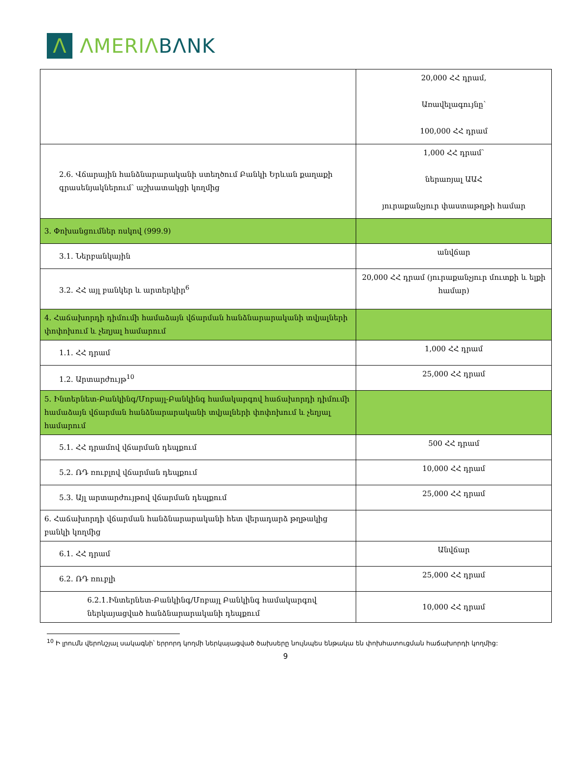Λ
ΛMERIΛ BΛNK
| | 20,000 ՀՀ դրամ, Առավելագույնը՝ 100,000 ՀՀ դրամ |
| 2.6. Վճարային հանձնարարականի ստեղծում Բանկի Երևան քաղաքի գրասենյակներում՝ աշխատակցի կողմից | 1,000 ՀՀ դրամ՝ ներառյալ ԱԱՀ յուրաքանչյուր փաստաթղթի համար |
| 3. Փոխանցումներ ոսկով (999.9) | |
| 3.1. Ներբանկային | անվճար |
| 3.2. ՀՀ այլ բանկեր և արտերկիր<sup>6</sup> | 20,000 ՀՀ դրամ (յուրաքանչյուր մուտքի և ելքի համար) |
| 4. Հաճախորդի դիմումի համաձայն վճարման հանձնարարականի տվյալների փոփոխում և չեղյալ համարում | |
| 1.1. ՀՀ դրամ | 1,000 ՀՀ դրամ |
| 1.2. Արտարժույթ<sup>10</sup> | 25,000 ՀՀ դրամ |
| 5. Ինտերնետ-Բանկինգ/Մոբայլ-Բանկինգ համակարգով հաճախորդի դիմումի համաձայն վճարման հանձնարարականի տվյալների փոփոխում և չեղյալ համարում | |
| 5.1. ՀՀ դրամով վճարման դեպքում | 500 ՀՀ դրամ |
| 5.2. ՌԴ ռուբլով վճարման դեպքում | 10,000 ՀՀ դրամ |
| 5.3. Այլ արտարժույթով վճարման դեպքում | 25,000 ՀՀ դրամ |
| 6. Հաճախորդի վճարման հանձնարարականի հետ վերադարձ թղթակից բանկի կողմից | |
| 6.1. ՀՀ դրամ | Անվճար |
| 6.2. ՌԴ ռուբլի | 25,000 ՀՀ դրամ |
| 6.2.1.Ինտերնետ-Բանկինգ/Մոբայլ Բանկինգ համակարգով ներկայացված հանձնարարականի դեպքում | 10,000 ՀՀ դրամ |
<sup>10</sup> Ի լրումն վերոնշյալ սակագնի՝ երրորդ կողմի ներկայացված ծախսերը նույնպես ենթակա են փոխհատուցման հաճախորդի կողմից:
9